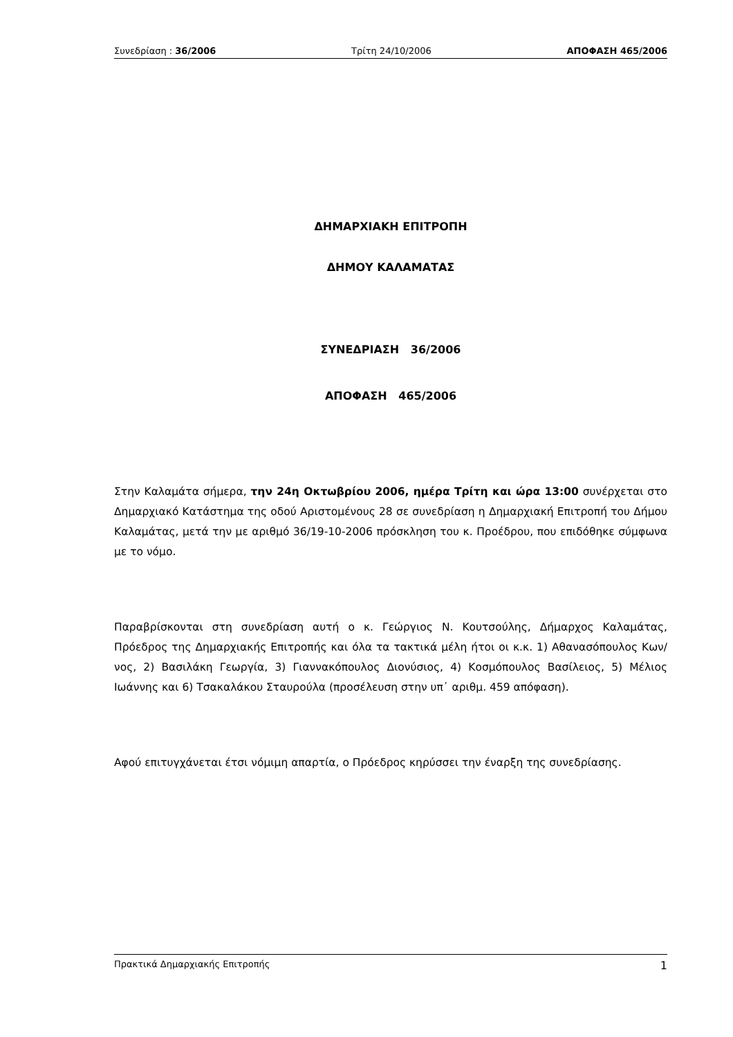Συνεδρίαση : 36/2006 Τρίτη 24/10/2006 ΑΠΟΦΑΣΗ 465/2006
ΔΗΜΑΡΧΙΑΚΗ ΕΠΙΤΡΟΠΗ
ΔΗΜΟΥ ΚΑΛΑΜΑΤΑΣ
ΣΥΝΕΔΡΙΑΣΗ 36/2006
ΑΠΟΦΑΣΗ 465/2006
Στην Καλαμάτα σήμερα, την 24η Οκτωβρίου 2006, ημέρα Τρίτη και ώρα 13:00 συνέρχεται στο Δημαρχιακό Κατάστημα της οδού Αριστομένους 28 σε συνεδρίαση η Δημαρχιακή Επιτροπή του Δήμου Καλαμάτας, μετά την με αριθμό 36/19-10-2006 πρόσκληση του κ. Προέδρου, που επιδόθηκε σύμφωνα με το νόμο.
Παραβρίσκονται στη συνεδρίαση αυτή ο κ. Γεώργιος Ν. Κουτσούλης, Δήμαρχος Καλαμάτας, Πρόεδρος της Δημαρχιακής Επιτροπής και όλα τα τακτικά μέλη ήτοι οι κ.κ. 1) Αθανασόπουλος Κων/νος, 2) Βασιλάκη Γεωργία, 3) Γιαννακόπουλος Διονύσιος, 4) Κοσμόπουλος Βασίλειος, 5) Μέλιος Ιωάννης και 6) Τσακαλάκου Σταυρούλα (προσέλευση στην υπ᾽ αριθμ. 459 απόφαση).
Αφού επιτυγχάνεται έτσι νόμιμη απαρτία, ο Πρόεδρος κηρύσσει την έναρξη της συνεδρίασης.
Πρακτικά Δημαρχιακής Επιτροπής 1